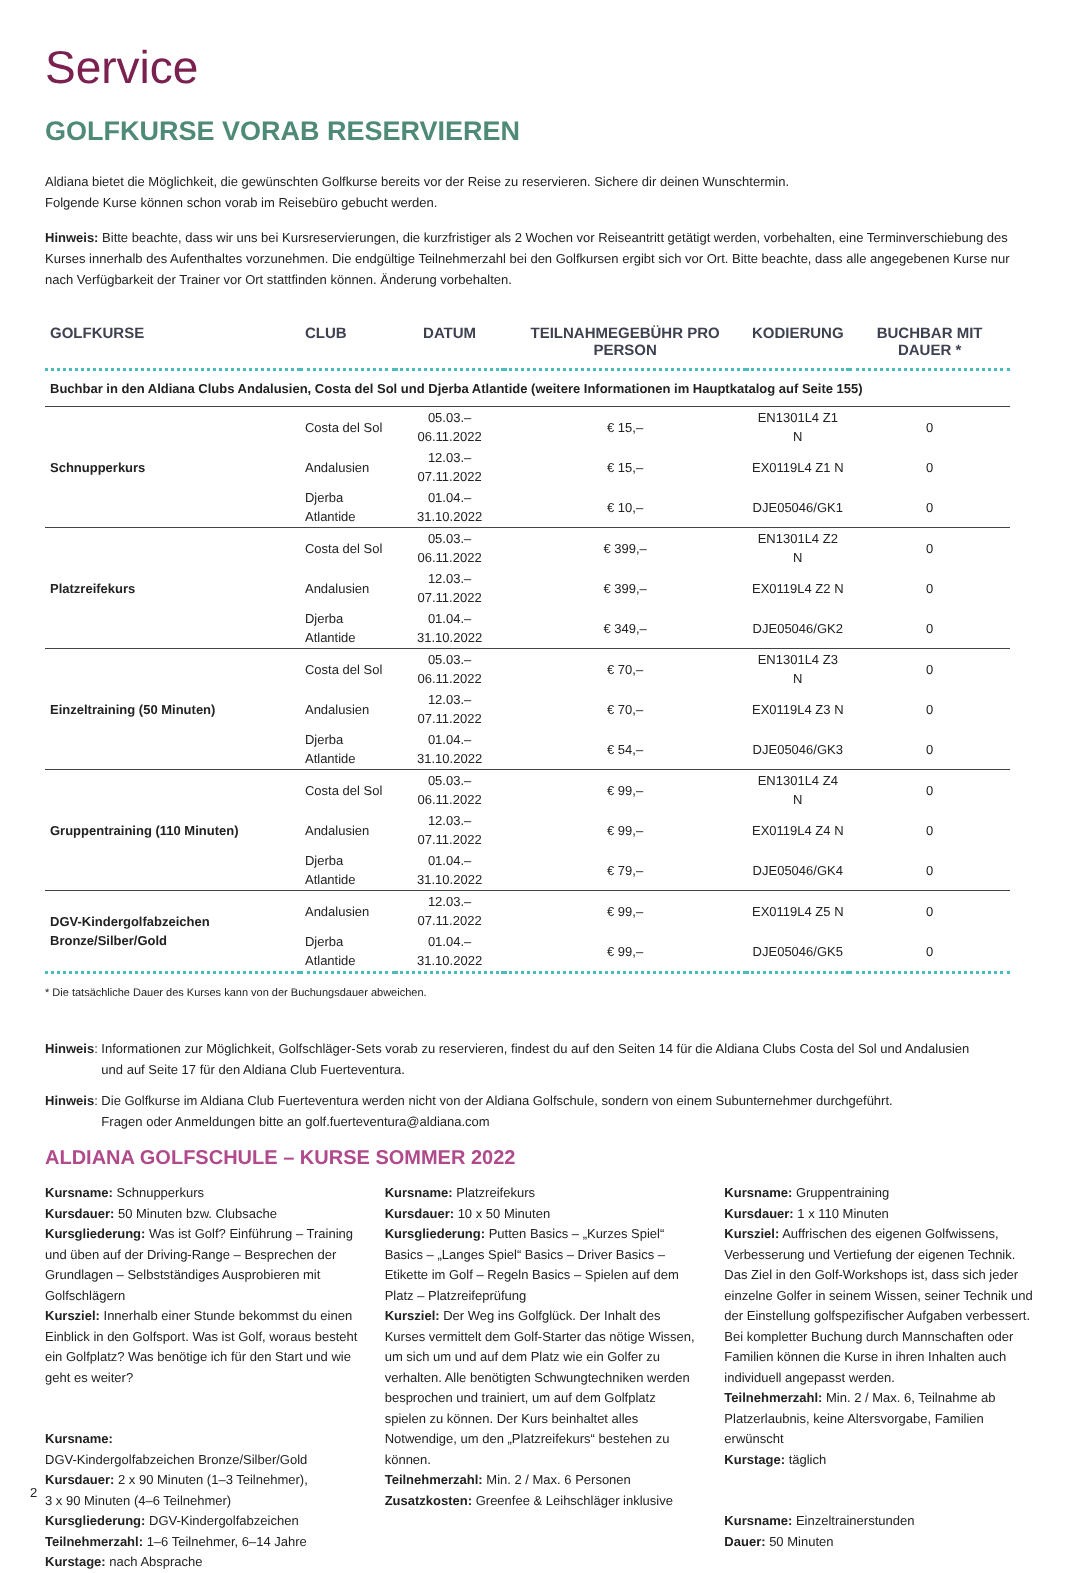Service
GOLFKURSE VORAB RESERVIEREN
Aldiana bietet die Möglichkeit, die gewünschten Golfkurse bereits vor der Reise zu reservieren. Sichere dir deinen Wunschtermin.
Folgende Kurse können schon vorab im Reisebüro gebucht werden.
Hinweis: Bitte beachte, dass wir uns bei Kursreservierungen, die kurzfristiger als 2 Wochen vor Reiseantritt getätigt werden, vorbehalten, eine Terminverschiebung des Kurses innerhalb des Aufenthaltes vorzunehmen. Die endgültige Teilnehmerzahl bei den Golfkursen ergibt sich vor Ort. Bitte beachte, dass alle angegebenen Kurse nur nach Verfügbarkeit der Trainer vor Ort stattfinden können. Änderung vorbehalten.
| GOLFKURSE | CLUB | DATUM | TEILNAHMEGEBÜHR PRO PERSON | KODIERUNG | BUCHBAR MIT DAUER * |
| --- | --- | --- | --- | --- | --- |
| Buchbar in den Aldiana Clubs Andalusien, Costa del Sol und Djerba Atlantide (weitere Informationen im Hauptkatalog auf Seite 155) | | | | | |
| Schnupperkurs | Costa del Sol | 05.03.–06.11.2022 | € 15,– | EN1301L4 Z1 N | 0 |
| | Andalusien | 12.03.–07.11.2022 | € 15,– | EX0119L4 Z1 N | 0 |
| | Djerba Atlantide | 01.04.–31.10.2022 | € 10,– | DJE05046/GK1 | 0 |
| Platzreifekurs | Costa del Sol | 05.03.–06.11.2022 | € 399,– | EN1301L4 Z2 N | 0 |
| | Andalusien | 12.03.–07.11.2022 | € 399,– | EX0119L4 Z2 N | 0 |
| | Djerba Atlantide | 01.04.–31.10.2022 | € 349,– | DJE05046/GK2 | 0 |
| Einzeltraining (50 Minuten) | Costa del Sol | 05.03.–06.11.2022 | € 70,– | EN1301L4 Z3 N | 0 |
| | Andalusien | 12.03.–07.11.2022 | € 70,– | EX0119L4 Z3 N | 0 |
| | Djerba Atlantide | 01.04.–31.10.2022 | € 54,– | DJE05046/GK3 | 0 |
| Gruppentraining (110 Minuten) | Costa del Sol | 05.03.–06.11.2022 | € 99,– | EN1301L4 Z4 N | 0 |
| | Andalusien | 12.03.–07.11.2022 | € 99,– | EX0119L4 Z4 N | 0 |
| | Djerba Atlantide | 01.04.–31.10.2022 | € 79,– | DJE05046/GK4 | 0 |
| DGV-Kindergolfabzeichen Bronze/Silber/Gold | Andalusien | 12.03.–07.11.2022 | € 99,– | EX0119L4 Z5 N | 0 |
| | Djerba Atlantide | 01.04.–31.10.2022 | € 99,– | DJE05046/GK5 | 0 |
* Die tatsächliche Dauer des Kurses kann von der Buchungsdauer abweichen.
Hinweis: Informationen zur Möglichkeit, Golfschläger-Sets vorab zu reservieren, findest du auf den Seiten 14 für die Aldiana Clubs Costa del Sol und Andalusien
und auf Seite 17 für den Aldiana Club Fuerteventura.
Hinweis: Die Golfkurse im Aldiana Club Fuerteventura werden nicht von der Aldiana Golfschule, sondern von einem Subunternehmer durchgeführt.
Fragen oder Anmeldungen bitte an golf.fuerteventura@aldiana.com
ALDIANA GOLFSCHULE – KURSE SOMMER 2022
Kursname: Schnupperkurs
Kursdauer: 50 Minuten bzw. Clubsache
Kursgliederung: Was ist Golf? Einführung – Training und üben auf der Driving-Range – Besprechen der Grundlagen – Selbstständiges Ausprobieren mit Golfschlägern
Kursziel: Innerhalb einer Stunde bekommst du einen Einblick in den Golfsport. Was ist Golf, woraus besteht ein Golfplatz? Was benötige ich für den Start und wie geht es weiter?
Kursname:
DGV-Kindergolfabzeichen Bronze/Silber/Gold
Kursdauer: 2 x 90 Minuten (1–3 Teilnehmer),
3 x 90 Minuten (4–6 Teilnehmer)
Kursgliederung: DGV-Kindergolfabzeichen
Teilnehmerzahl: 1–6 Teilnehmer, 6–14 Jahre
Kurstage: nach Absprache
Kursname: Platzreifekurs
Kursdauer: 10 x 50 Minuten
Kursgliederung: Putten Basics – „Kurzes Spiel“ Basics – „Langes Spiel“ Basics – Driver Basics – Etikette im Golf – Regeln Basics – Spielen auf dem Platz – Platzreifeprüfung
Kursziel: Der Weg ins Golfglück. Der Inhalt des Kurses vermittelt dem Golf-Starter das nötige Wissen, um sich um und auf dem Platz wie ein Golfer zu verhalten. Alle benötigten Schwungtechniken werden besprochen und trainiert, um auf dem Golfplatz spielen zu können. Der Kurs beinhaltet alles Notwendige, um den „Platzreifekurs“ bestehen zu können.
Teilnehmerzahl: Min. 2 / Max. 6 Personen
Zusatzkosten: Greenfee & Leihschläger inklusive
Kursname: Gruppentraining
Kursdauer: 1 x 110 Minuten
Kursziel: Auffrischen des eigenen Golfwissens, Verbesserung und Vertiefung der eigenen Technik. Das Ziel in den Golf-Workshops ist, dass sich jeder einzelne Golfer in seinem Wissen, seiner Technik und der Einstellung golfspezifischer Aufgaben verbessert. Bei kompletter Buchung durch Mannschaften oder Familien können die Kurse in ihren Inhalten auch individuell angepasst werden.
Teilnehmerzahl: Min. 2 / Max. 6, Teilnahme ab Platzerlaubnis, keine Altersvorgabe, Familien erwünscht
Kurstage: täglich
Kursname: Einzeltrainerstunden
Dauer: 50 Minuten
2